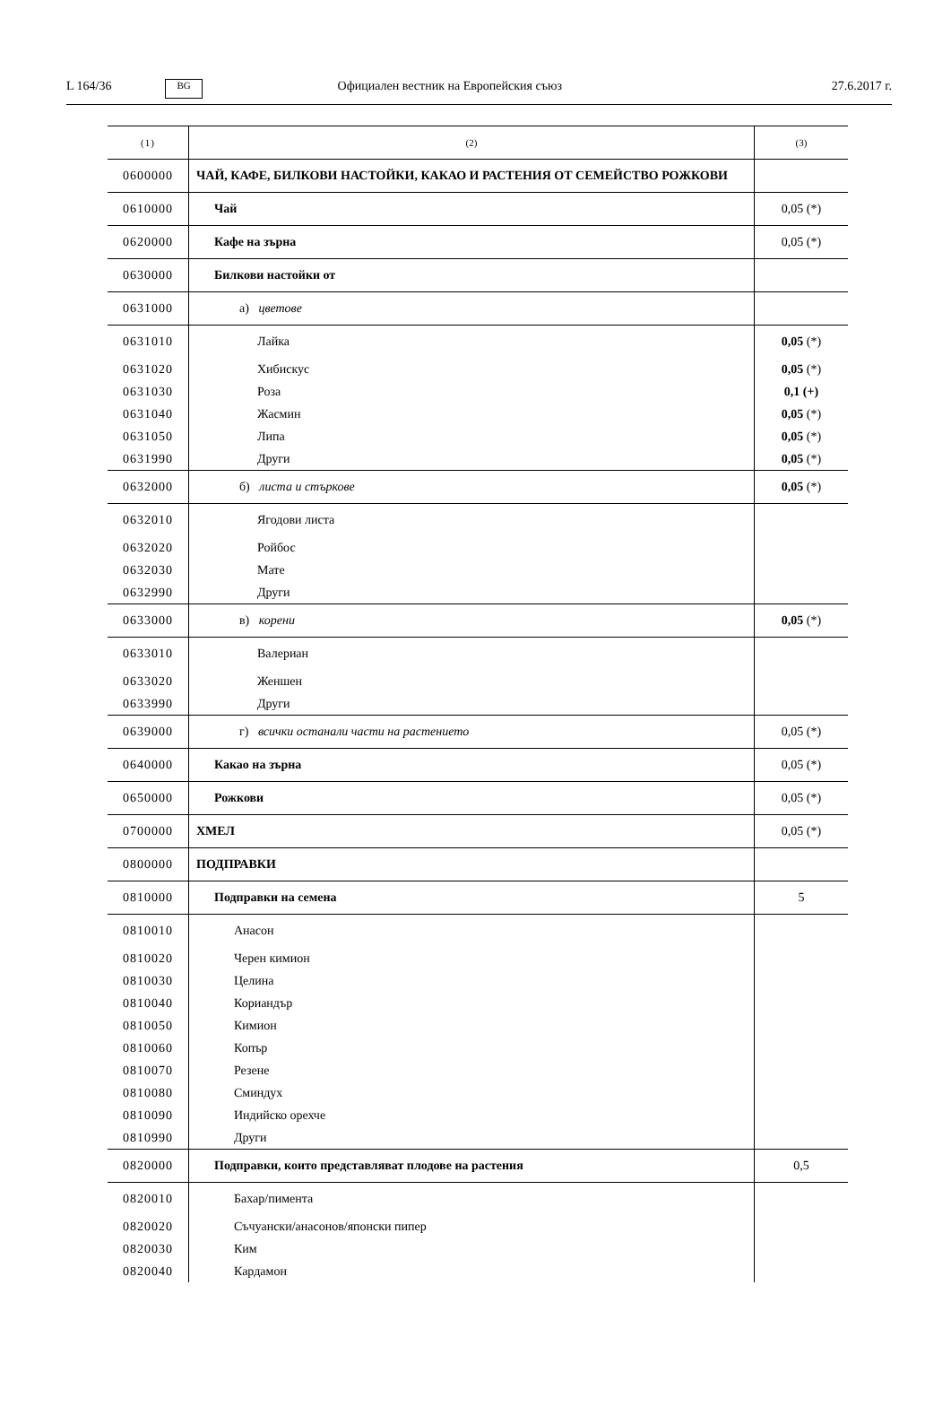L 164/36 BG Официален вестник на Европейския съюз 27.6.2017 г.
| (1) | (2) | (3) |
| 0600000 | ЧАЙ, КАФЕ, БИЛКОВИ НАСТОЙКИ, КАКАО И РАСТЕНИЯ ОТ СЕМЕЙСТВО РОЖКОВИ | |
| 0610000 | Чай | 0,05 (*) |
| 0620000 | Кафе на зърна | 0,05 (*) |
| 0630000 | Билкови настойки от | |
| 0631000 | а) цветове | |
| 0631010 | Лайка | 0,05 (*) |
| 0631020 | Хибискус | 0,05 (*) |
| 0631030 | Роза | 0,1 (+) |
| 0631040 | Жасмин | 0,05 (*) |
| 0631050 | Липа | 0,05 (*) |
| 0631990 | Други | 0,05 (*) |
| 0632000 | б) листа и стъркове | 0,05 (*) |
| 0632010 | Ягодови листа | |
| 0632020 | Ройбос | |
| 0632030 | Мате | |
| 0632990 | Други | |
| 0633000 | в) корени | 0,05 (*) |
| 0633010 | Валериан | |
| 0633020 | Женшен | |
| 0633990 | Други | |
| 0639000 | г) всички останали части на растението | 0,05 (*) |
| 0640000 | Какао на зърна | 0,05 (*) |
| 0650000 | Рожкови | 0,05 (*) |
| 0700000 | ХМЕЛ | 0,05 (*) |
| 0800000 | ПОДПРАВКИ | |
| 0810000 | Подправки на семена | 5 |
| 0810010 | Анасон | |
| 0810020 | Черен кимион | |
| 0810030 | Целина | |
| 0810040 | Кориандър | |
| 0810050 | Кимион | |
| 0810060 | Копър | |
| 0810070 | Резене | |
| 0810080 | Сминдух | |
| 0810090 | Индийско орехче | |
| 0810990 | Други | |
| 0820000 | Подправки, които представляват плодове на растения | 0,5 |
| 0820010 | Бахар/пимента | |
| 0820020 | Съчуански/анасонов/японски пипер | |
| 0820030 | Ким | |
| 0820040 | Кардамон | |